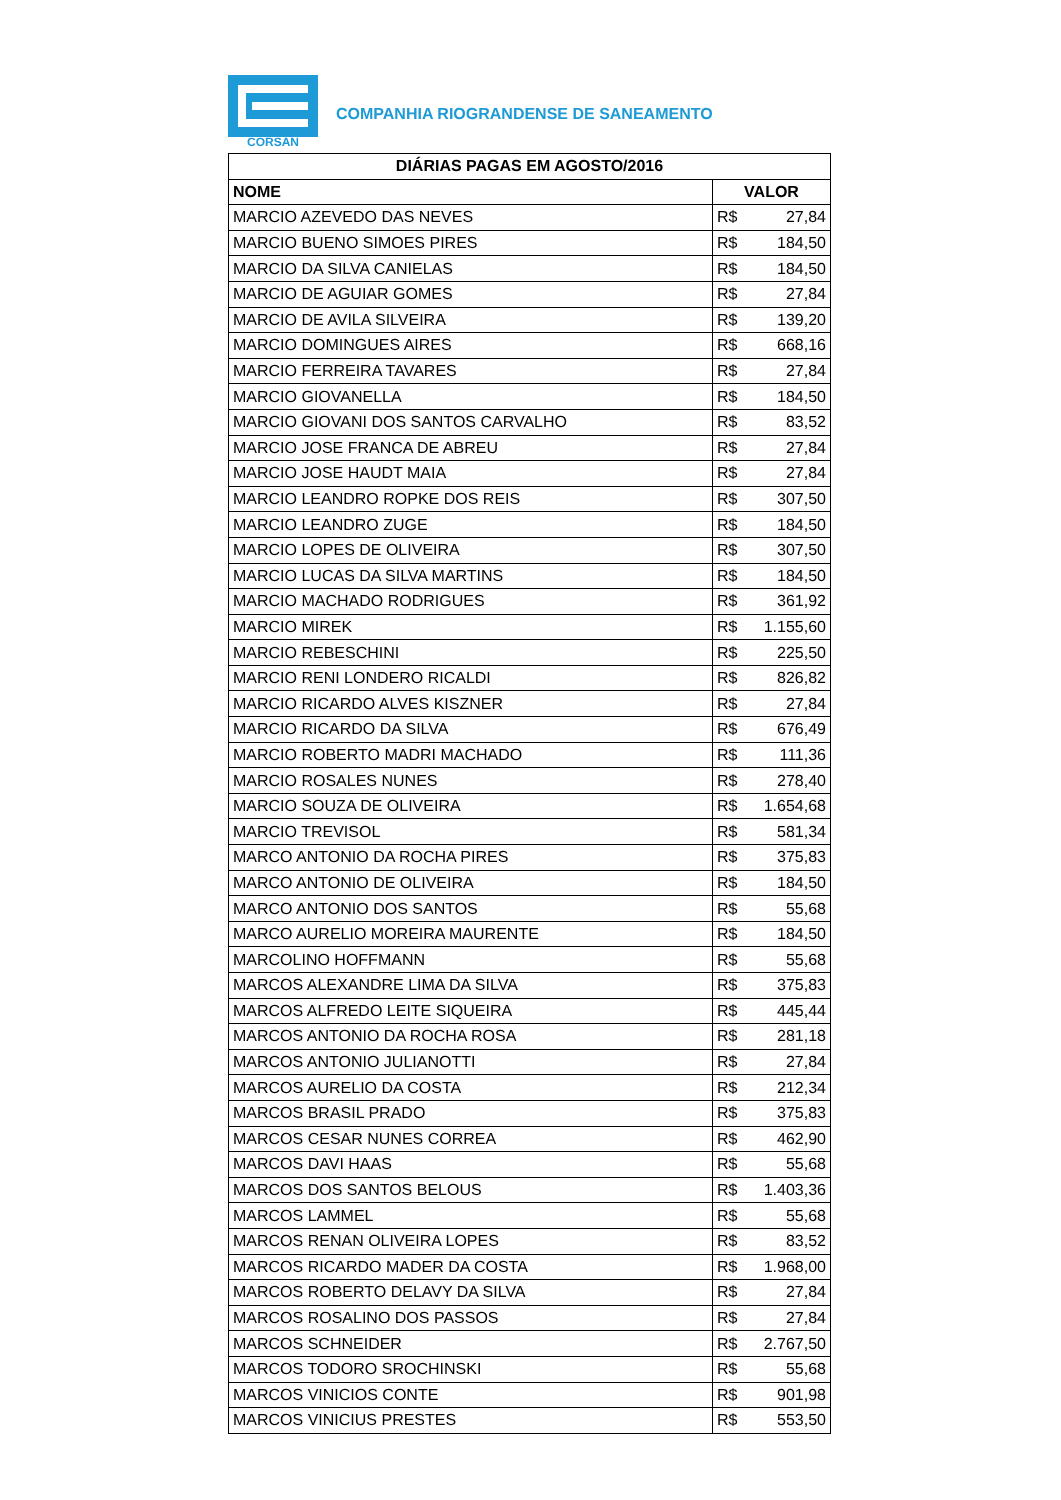CORSAN
COMPANHIA RIOGRANDENSE DE SANEAMENTO
| DIÁRIAS PAGAS EM AGOSTO/2016 | |
| --- | --- |
| NOME | VALOR |
| MARCIO AZEVEDO DAS NEVES | R$ 27,84 |
| MARCIO BUENO SIMOES PIRES | R$ 184,50 |
| MARCIO DA SILVA CANIELAS | R$ 184,50 |
| MARCIO DE AGUIAR GOMES | R$ 27,84 |
| MARCIO DE AVILA SILVEIRA | R$ 139,20 |
| MARCIO DOMINGUES AIRES | R$ 668,16 |
| MARCIO FERREIRA TAVARES | R$ 27,84 |
| MARCIO GIOVANELLA | R$ 184,50 |
| MARCIO GIOVANI DOS SANTOS CARVALHO | R$ 83,52 |
| MARCIO JOSE FRANCA DE ABREU | R$ 27,84 |
| MARCIO JOSE HAUDT MAIA | R$ 27,84 |
| MARCIO LEANDRO ROPKE DOS REIS | R$ 307,50 |
| MARCIO LEANDRO ZUGE | R$ 184,50 |
| MARCIO LOPES DE OLIVEIRA | R$ 307,50 |
| MARCIO LUCAS DA SILVA MARTINS | R$ 184,50 |
| MARCIO MACHADO RODRIGUES | R$ 361,92 |
| MARCIO MIREK | R$ 1.155,60 |
| MARCIO REBESCHINI | R$ 225,50 |
| MARCIO RENI LONDERO RICALDI | R$ 826,82 |
| MARCIO RICARDO ALVES KISZNER | R$ 27,84 |
| MARCIO RICARDO DA SILVA | R$ 676,49 |
| MARCIO ROBERTO MADRI MACHADO | R$ 111,36 |
| MARCIO ROSALES NUNES | R$ 278,40 |
| MARCIO SOUZA DE OLIVEIRA | R$ 1.654,68 |
| MARCIO TREVISOL | R$ 581,34 |
| MARCO ANTONIO DA ROCHA PIRES | R$ 375,83 |
| MARCO ANTONIO DE OLIVEIRA | R$ 184,50 |
| MARCO ANTONIO DOS SANTOS | R$ 55,68 |
| MARCO AURELIO MOREIRA MAURENTE | R$ 184,50 |
| MARCOLINO HOFFMANN | R$ 55,68 |
| MARCOS ALEXANDRE LIMA DA SILVA | R$ 375,83 |
| MARCOS ALFREDO LEITE SIQUEIRA | R$ 445,44 |
| MARCOS ANTONIO DA ROCHA ROSA | R$ 281,18 |
| MARCOS ANTONIO JULIANOTTI | R$ 27,84 |
| MARCOS AURELIO DA COSTA | R$ 212,34 |
| MARCOS BRASIL PRADO | R$ 375,83 |
| MARCOS CESAR NUNES CORREA | R$ 462,90 |
| MARCOS DAVI HAAS | R$ 55,68 |
| MARCOS DOS SANTOS BELOUS | R$ 1.403,36 |
| MARCOS LAMMEL | R$ 55,68 |
| MARCOS RENAN OLIVEIRA LOPES | R$ 83,52 |
| MARCOS RICARDO MADER DA COSTA | R$ 1.968,00 |
| MARCOS ROBERTO DELAVY DA SILVA | R$ 27,84 |
| MARCOS ROSALINO DOS PASSOS | R$ 27,84 |
| MARCOS SCHNEIDER | R$ 2.767,50 |
| MARCOS TODORO SROCHINSKI | R$ 55,68 |
| MARCOS VINICIOS CONTE | R$ 901,98 |
| MARCOS VINICIUS PRESTES | R$ 553,50 |